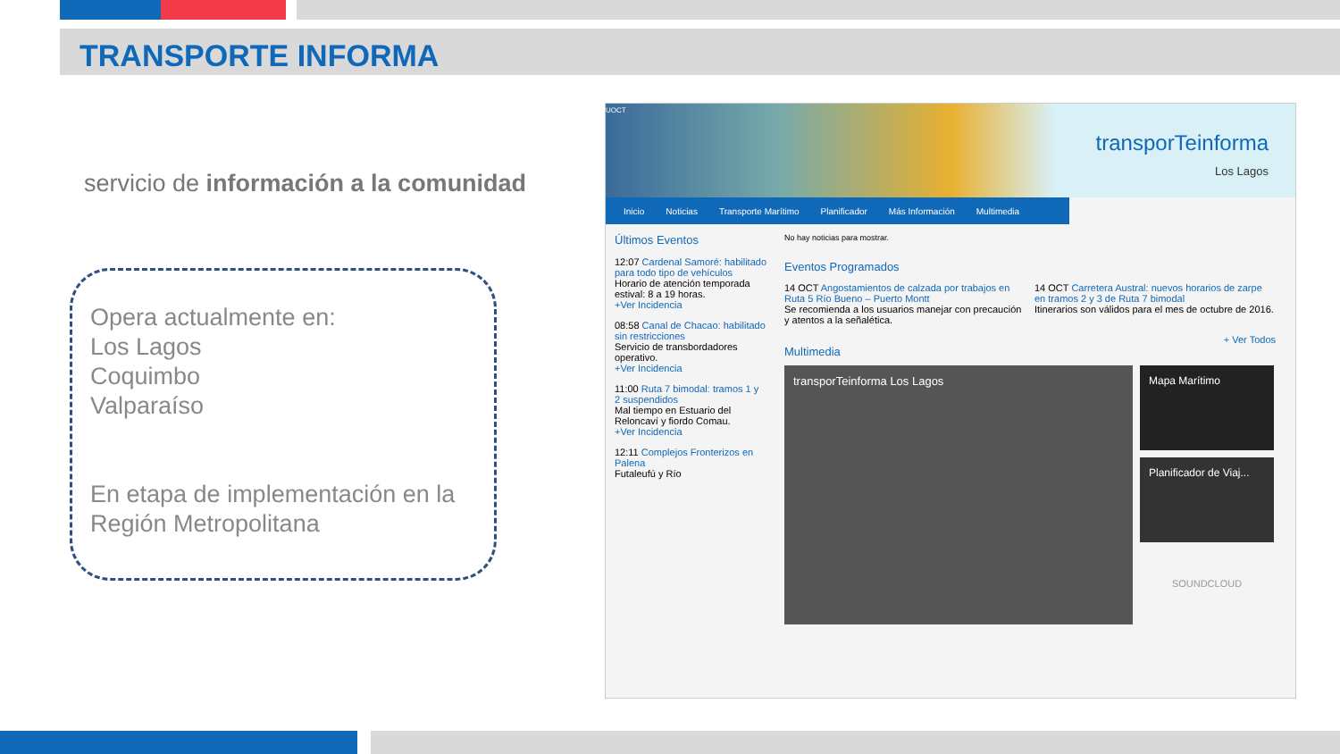TRANSPORTE INFORMA
servicio de información a la comunidad
Opera actualmente en:
Los Lagos
Coquimbo
Valparaíso
En etapa de implementación en la Región Metropolitana
transporTeinforma
Los Lagos
UOCT
Inicio Noticias Transporte Marítimo Planificador Más Información Multimedia
Últimos Eventos
12:07 Cardenal Samoré: habilitado para todo tipo de vehículos
Horario de atención temporada estival: 8 a 19 horas.
+Ver Incidencia
08:58 Canal de Chacao: habilitado sin restricciones
Servicio de transbordadores operativo.
+Ver Incidencia
11:00 Ruta 7 bimodal: tramos 1 y 2 suspendidos
Mal tiempo en Estuario del Reloncaví y fiordo Comau.
+Ver Incidencia
12:11 Complejos Fronterizos en Palena
Futaleufú y Río
No hay noticias para mostrar.
Eventos Programados
14 OCT Angostamientos de calzada por trabajos en Ruta 5 Río Bueno – Puerto Montt
Se recomienda a los usuarios manejar con precaución y atentos a la señalética.
14 OCT Carretera Austral: nuevos horarios de zarpe en tramos 2 y 3 de Ruta 7 bimodal
Itinerarios son válidos para el mes de octubre de 2016.
+ Ver Todos
Multimedia
transporTeinforma Los Lagos
Mapa Marítimo
Planificador de Viaj...
SOUNDCLOUD